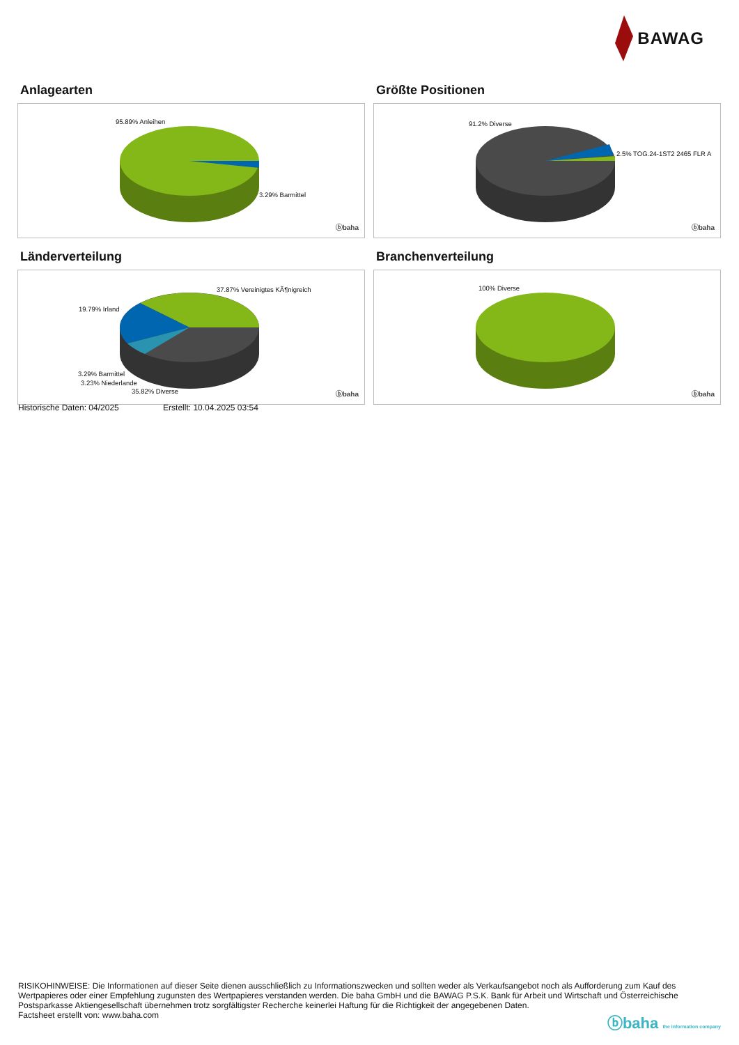BAWAG
Anlagearten
95.89% Anleihen
3.29% Barmittel
ⓑbaha
Größte Positionen
91.2% Diverse
2.5% TOG.24-1ST2 2465 FLR A
ⓑbaha
Länderverteilung
37.87% Vereinigtes KÃ¶nigreich
19.79% Irland
3.29% Barmittel
3.23% Niederlande
35.82% Diverse ⓑbaha
Branchenverteilung
100% Diverse
ⓑbaha
Historische Daten: 04/2025 Erstellt: 10.04.2025 03:54
RISIKOHINWEISE: Die Informationen auf dieser Seite dienen ausschließlich zu Informationszwecken und sollten weder als Verkaufsangebot noch als Aufforderung zum Kauf des Wertpapieres oder einer Empfehlung zugunsten des Wertpapieres verstanden werden. Die baha GmbH und die BAWAG P.S.K. Bank für Arbeit und Wirtschaft und Österreichische Postsparkasse Aktiengesellschaft übernehmen trotz sorgfältigster Recherche keinerlei Haftung für die Richtigkeit der angegebenen Daten.
Factsheet erstellt von: www.baha.com
ⓑbaha the information company